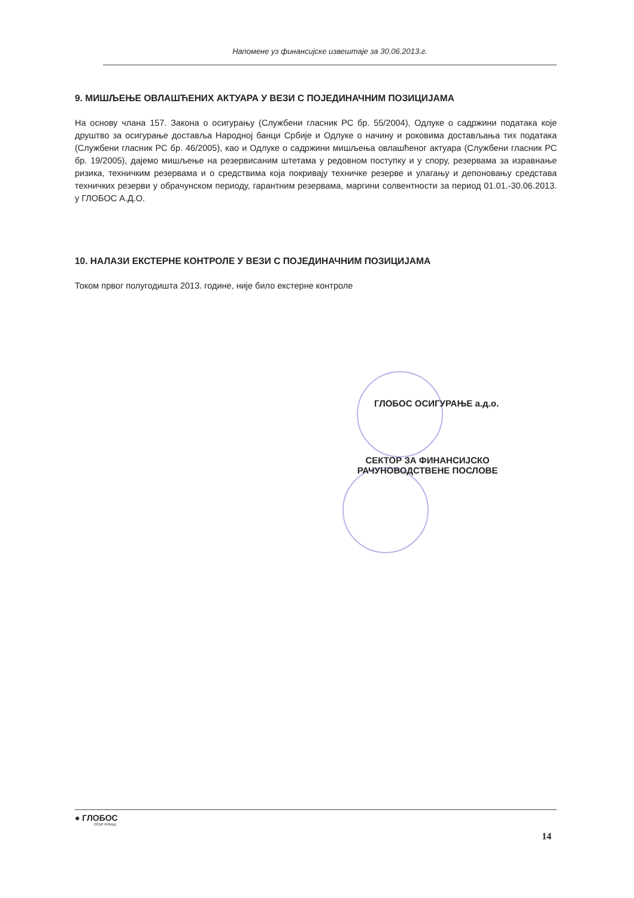Напомене уз финансијске извештаје за 30.06.2013.г.
9. МИШЉЕЊЕ ОВЛАШЋЕНИХ АКТУАРА У ВЕЗИ С ПОЈЕДИНАЧНИМ ПОЗИЦИЈАМА
На основу члана 157. Закона о осигурању (Службени гласник РС бр. 55/2004), Одлуке о садржини података које друштво за осигурање доставља Народној банци Србије и Одлуке о начину и роковима достављања тих података (Службени гласник РС бр. 46/2005), као и Одлуке о садржини мишљења овлашћеног актуара (Службени гласник РС бр. 19/2005), дајемо мишљење на резервисаним штетама у редовном поступку и у спору, резервама за изравнање ризика, техничким резервама и о средствима која покривају техничке резерве и улагању и депоновању средстава техничких резерви у обрачунском периоду, гарантним резервама, маргини солвентности за период 01.01.-30.06.2013. у ГЛОБОС А.Д.О.
10. НАЛАЗИ ЕКСТЕРНЕ КОНТРОЛЕ У ВЕЗИ С ПОЈЕДИНАЧНИМ ПОЗИЦИЈАМА
Током првог полугодишта 2013. године, није било екстерне контроле
ГЛОБОС ОСИГУРАЊЕ а.д.о.
СЕКТОР ЗА ФИНАНСИЈСКО
РАЧУНОВОДСТВЕНЕ ПОСЛОВЕ
● ГЛОБОС
ОСИГУРАЊЕ
14